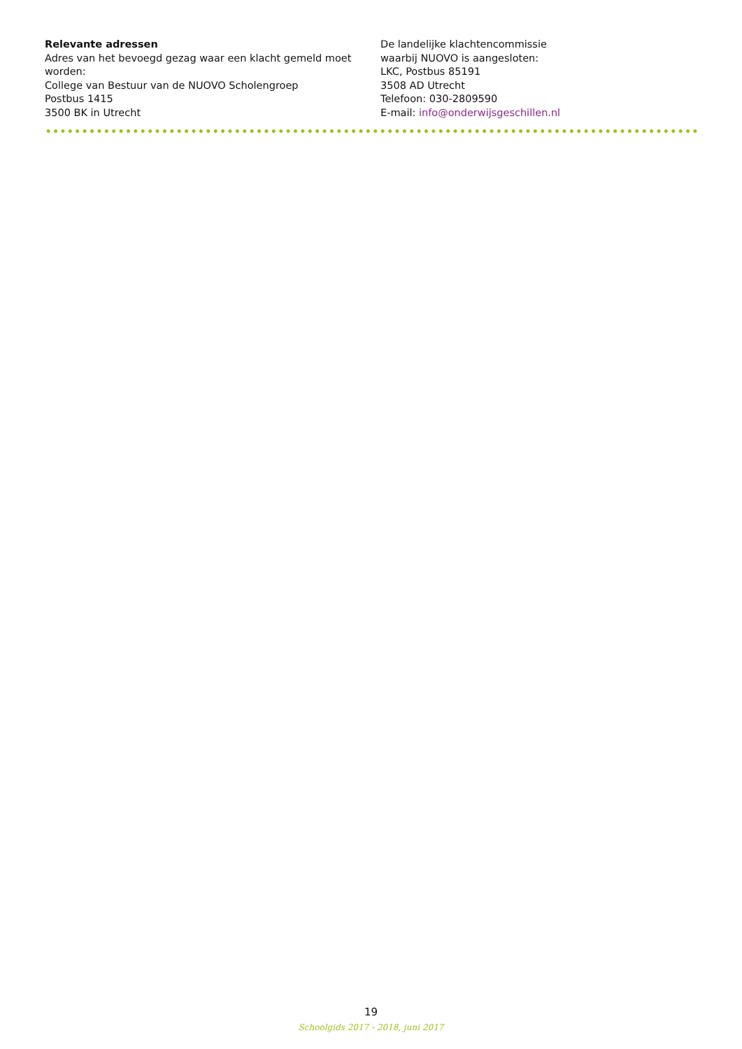Relevante adressen
Adres van het bevoegd gezag waar een klacht gemeld moet worden:
College van Bestuur van de NUOVO Scholengroep
Postbus 1415
3500 BK in Utrecht
De landelijke klachtencommissie
waarbij NUOVO is aangesloten:
LKC, Postbus 85191
3508 AD Utrecht
Telefoon: 030-2809590
E-mail: info@onderwijsgeschillen.nl
19
Schoolgids 2017 - 2018, juni 2017